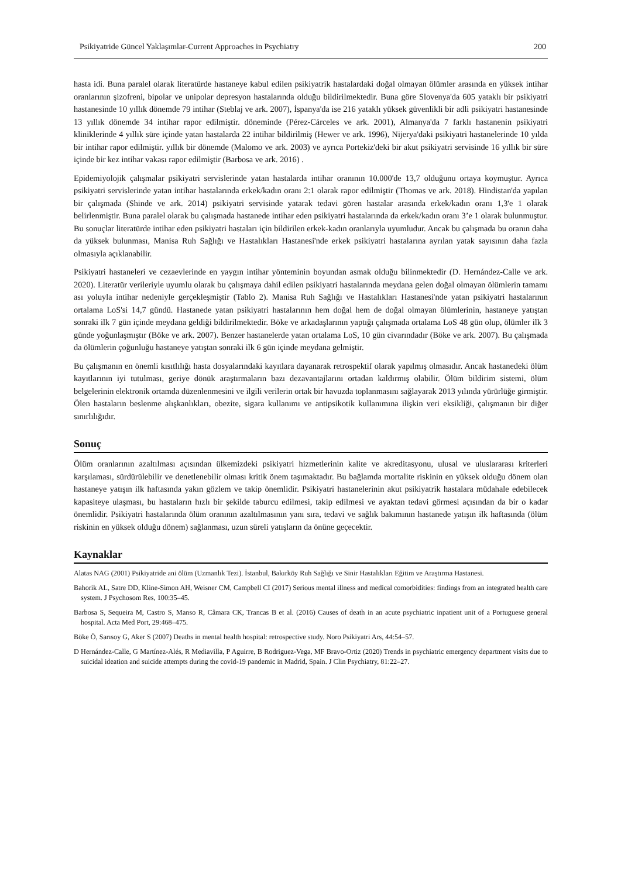Psikiyatride Güncel Yaklaşımlar-Current Approaches in Psychiatry 200
hasta idi. Buna paralel olarak literatürde hastaneye kabul edilen psikiyatrik hastalardaki doğal olmayan ölümler arasında en yüksek intihar oranlarının şizofreni, bipolar ve unipolar depresyon hastalarında olduğu bildirilmektedir. Buna göre Slovenya'da 605 yataklı bir psikiyatri hastanesinde 10 yıllık dönemde 79 intihar (Steblaj ve ark. 2007), İspanya'da ise 216 yataklı yüksek güvenlikli bir adli psikiyatri hastanesinde 13 yıllık dönemde 34 intihar rapor edilmiştir. döneminde (Pérez-Cárceles ve ark. 2001), Almanya'da 7 farklı hastanenin psikiyatri kliniklerinde 4 yıllık süre içinde yatan hastalarda 22 intihar bildirilmiş (Hewer ve ark. 1996), Nijerya'daki psikiyatri hastanelerinde 10 yılda bir intihar rapor edilmiştir. yıllık bir dönemde (Malomo ve ark. 2003) ve ayrıca Portekiz'deki bir akut psikiyatri servisinde 16 yıllık bir süre içinde bir kez intihar vakası rapor edilmiştir (Barbosa ve ark. 2016) .
Epidemiyolojik çalışmalar psikiyatri servislerinde yatan hastalarda intihar oranının 10.000'de 13,7 olduğunu ortaya koymuştur. Ayrıca psikiyatri servislerinde yatan intihar hastalarında erkek/kadın oranı 2:1 olarak rapor edilmiştir (Thomas ve ark. 2018). Hindistan'da yapılan bir çalışmada (Shinde ve ark. 2014) psikiyatri servisinde yatarak tedavi gören hastalar arasında erkek/kadın oranı 1,3'e 1 olarak belirlenmiştir. Buna paralel olarak bu çalışmada hastanede intihar eden psikiyatri hastalarında da erkek/kadın oranı 3’e 1 olarak bulunmuştur. Bu sonuçlar literatürde intihar eden psikiyatri hastaları için bildirilen erkek-kadın oranlarıyla uyumludur. Ancak bu çalışmada bu oranın daha da yüksek bulunması, Manisa Ruh Sağlığı ve Hastalıkları Hastanesi'nde erkek psikiyatri hastalarına ayrılan yatak sayısının daha fazla olmasıyla açıklanabilir.
Psikiyatri hastaneleri ve cezaevlerinde en yaygın intihar yönteminin boyundan asmak olduğu bilinmektedir (D. Hernández-Calle ve ark. 2020). Literatür verileriyle uyumlu olarak bu çalışmaya dahil edilen psikiyatri hastalarında meydana gelen doğal olmayan ölümlerin tamamı ası yoluyla intihar nedeniyle gerçekleşmiştir (Tablo 2). Manisa Ruh Sağlığı ve Hastalıkları Hastanesi'nde yatan psikiyatri hastalarının ortalama LoS'si 14,7 gündü. Hastanede yatan psikiyatri hastalarının hem doğal hem de doğal olmayan ölümlerinin, hastaneye yatıştan sonraki ilk 7 gün içinde meydana geldiği bildirilmektedir. Böke ve arkadaşlarının yaptığı çalışmada ortalama LoS 48 gün olup, ölümler ilk 3 günde yoğunlaşmıştır (Böke ve ark. 2007). Benzer hastanelerde yatan ortalama LoS, 10 gün civarındadır (Böke ve ark. 2007). Bu çalışmada da ölümlerin çoğunluğu hastaneye yatıştan sonraki ilk 6 gün içinde meydana gelmiştir.
Bu çalışmanın en önemli kısıtlılığı hasta dosyalarındaki kayıtlara dayanarak retrospektif olarak yapılmış olmasıdır. Ancak hastanedeki ölüm kayıtlarının iyi tutulması, geriye dönük araştırmaların bazı dezavantajlarını ortadan kaldırmış olabilir. Ölüm bildirim sistemi, ölüm belgelerinin elektronik ortamda düzenlenmesini ve ilgili verilerin ortak bir havuzda toplanmasını sağlayarak 2013 yılında yürürlüğe girmiştir. Ölen hastaların beslenme alışkanlıkları, obezite, sigara kullanımı ve antipsikotik kullanımına ilişkin veri eksikliği, çalışmanın bir diğer sınırlılığıdır.
Sonuç
Ölüm oranlarının azaltılması açısından ülkemizdeki psikiyatri hizmetlerinin kalite ve akreditasyonu, ulusal ve uluslararası kriterleri karşılaması, sürdürülebilir ve denetlenebilir olması kritik önem taşımaktadır. Bu bağlamda mortalite riskinin en yüksek olduğu dönem olan hastaneye yatışın ilk haftasında yakın gözlem ve takip önemlidir. Psikiyatri hastanelerinin akut psikiyatrik hastalara müdahale edebilecek kapasiteye ulaşması, bu hastaların hızlı bir şekilde taburcu edilmesi, takip edilmesi ve ayaktan tedavi görmesi açısından da bir o kadar önemlidir. Psikiyatri hastalarında ölüm oranının azaltılmasının yanı sıra, tedavi ve sağlık bakımının hastanede yatışın ilk haftasında (ölüm riskinin en yüksek olduğu dönem) sağlanması, uzun süreli yatışların da önüne geçecektir.
Kaynaklar
Alatas NAG (2001) Psikiyatride ani ölüm (Uzmanlık Tezi). İstanbul, Bakırköy Ruh Sağlığı ve Sinir Hastalıkları Eğitim ve Araştırma Hastanesi.
Bahorik AL, Satre DD, Kline-Simon AH, Weisner CM, Campbell CI (2017) Serious mental illness and medical comorbidities: findings from an integrated health care system. J Psychosom Res, 100:35–45.
Barbosa S, Sequeira M, Castro S, Manso R, Câmara CK, Trancas B et al. (2016) Causes of death in an acute psychiatric inpatient unit of a Portuguese general hospital. Acta Med Port, 29:468–475.
Böke Ö, Sarısoy G, Aker S (2007) Deaths in mental health hospital: retrospective study. Noro Psikiyatri Ars, 44:54–57.
D Hernández-Calle, G Martínez-Alés, R Mediavilla, P Aguirre, B Rodriguez-Vega, MF Bravo-Ortiz (2020) Trends in psychiatric emergency department visits due to suicidal ideation and suicide attempts during the covid-19 pandemic in Madrid, Spain. J Clin Psychiatry, 81:22–27.